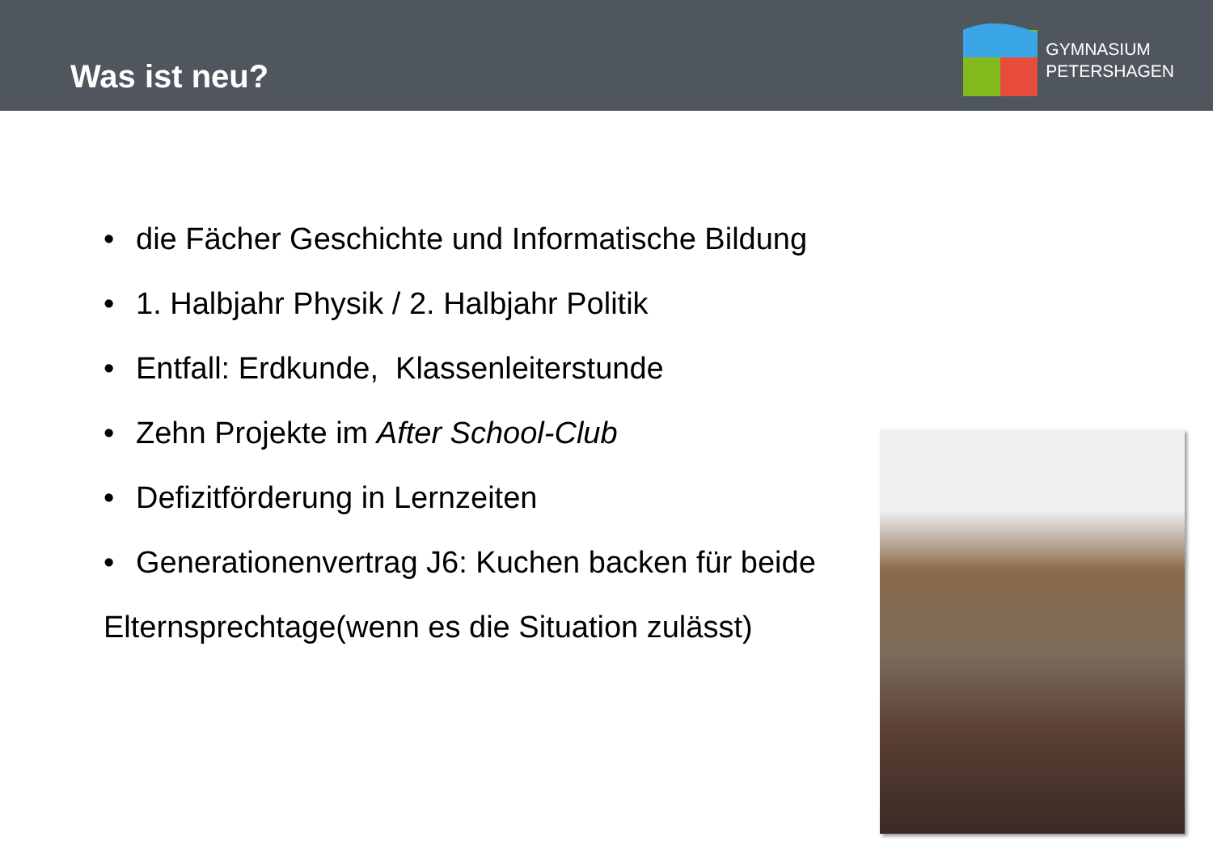Was ist neu?
GYMNASIUM
PETERSHAGEN
• die Fächer Geschichte und Informatische Bildung
• 1. Halbjahr Physik / 2. Halbjahr Politik
• Entfall: Erdkunde, Klassenleiterstunde
• Zehn Projekte im After School-Club
• Defizitförderung in Lernzeiten
• Generationenvertrag J6: Kuchen backen für beide
Elternsprechtage(wenn es die Situation zulässt)